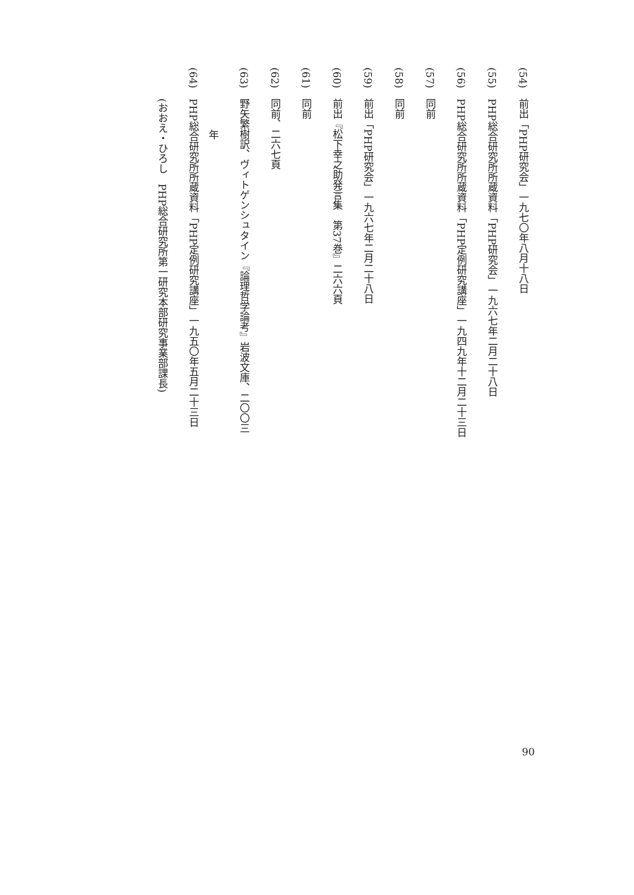(54) 前出「PHP研究会」一九七〇年八月十八日
(55) PHP総合研究所所蔵資料「PHP研究会」一九六七年二月二十八日
(56) PHP総合研究所所蔵資料「PHP定例研究講座」一九四九年十二月二十三日
(57) 同前
(58) 同前
(59) 前出「PHP研究会」一九六七年二月二十八日
(60) 前出『松下幸之助発言集　第37巻』二六六頁
(61) 同前
(62) 同前、二六七頁
(63) 野矢繁樹訳、ヴィトゲンシュタイン『論理哲学論考』岩波文庫、二〇〇三年
(64) PHP総合研究所所蔵資料「PHP定例研究講座」一九五〇年五月二十三日
(おおえ・ひろし　PHP総合研究所第一研究本部研究事業部課長)
90